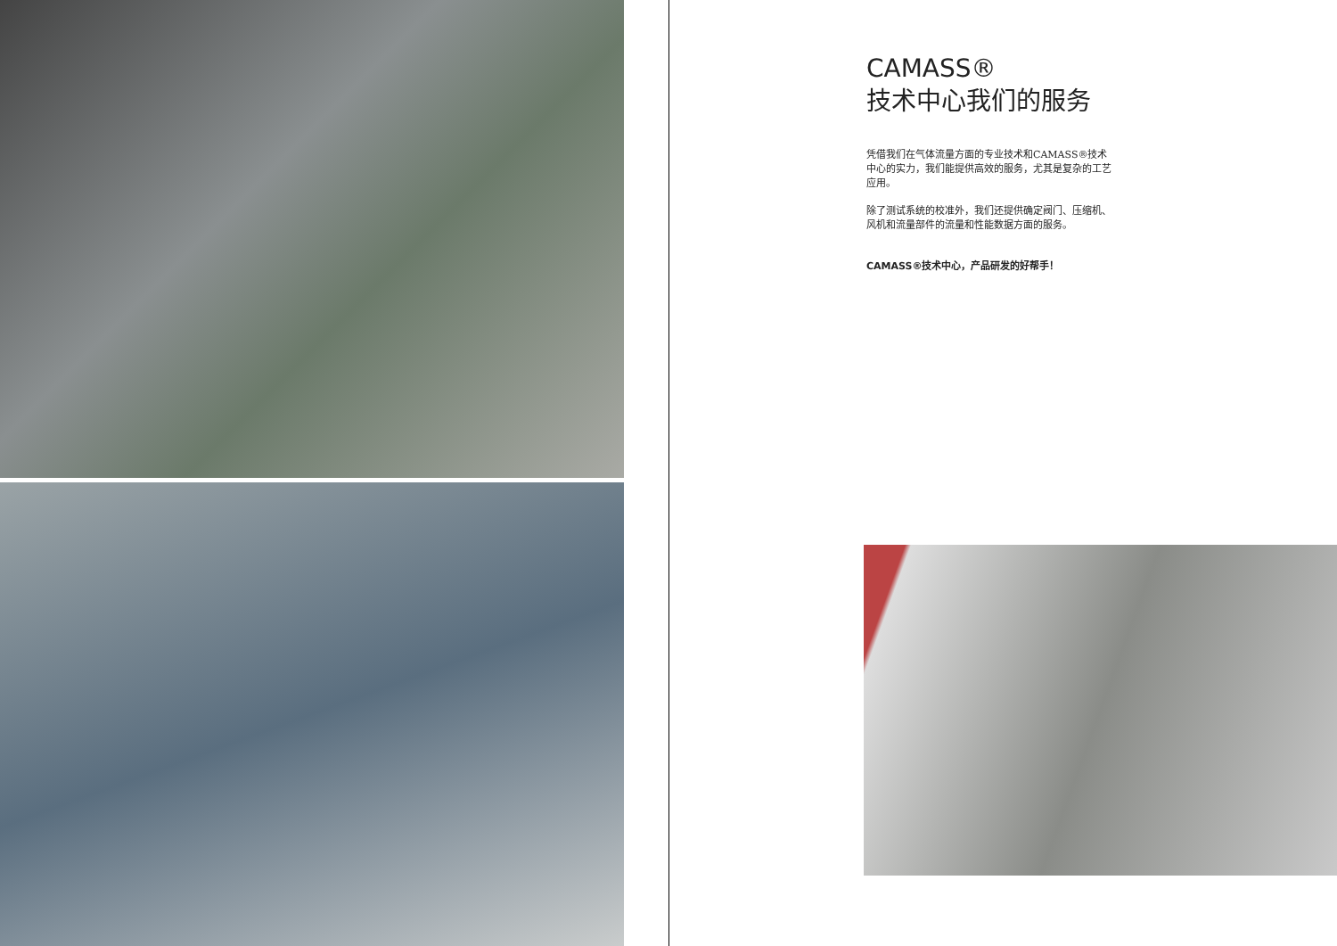CAMASS®
技术中心我们的服务
凭借我们在气体流量方面的专业技术和CAMASS®技术中心的实力，我们能提供高效的服务，尤其是复杂的工艺应用。
除了测试系统的校准外，我们还提供确定阀门、压缩机、风机和流量部件的流量和性能数据方面的服务。
CAMASS®技术中心，产品研发的好帮手！